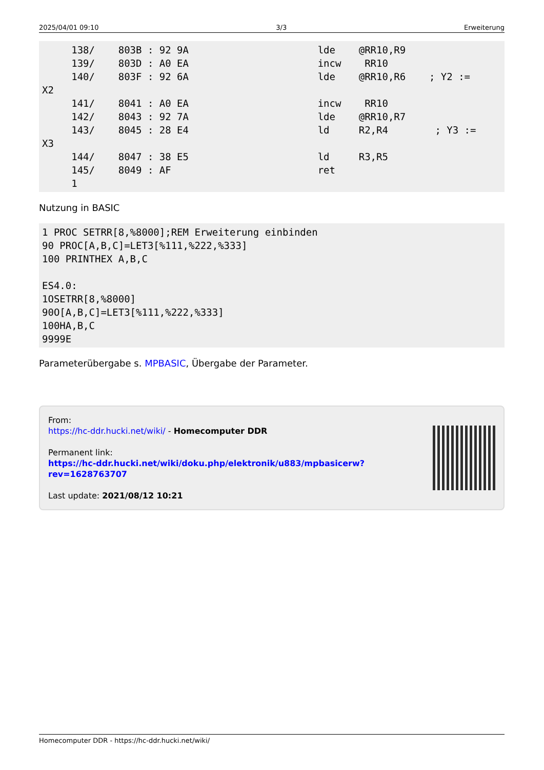2025/04/01 09:10 3/3 Erweiterung
     138/    803B : 92 9A                      lde    @RR10,R9
     139/    803D : A0 EA                      incw    RR10
     140/    803F : 92 6A                      lde    @RR10,R6    ; Y2 :=
X2
     141/    8041 : A0 EA                      incw    RR10
     142/    8043 : 92 7A                      lde    @RR10,R7
     143/    8045 : 28 E4                      ld     R2,R4        ; Y3 :=
X3
     144/    8047 : 38 E5                      ld     R3,R5
     145/    8049 : AF                         ret
     1
Nutzung in BASIC
1 PROC SETRR[8,%8000];REM Erweiterung einbinden
90 PROC[A,B,C]=LET3[%111,%222,%333]
100 PRINTHEX A,B,C

ES4.0:
1OSETRR[8,%8000]
90O[A,B,C]=LET3[%111,%222,%333]
100HA,B,C
9999E
Parameterübergabe s. MPBASIC, Übergabe der Parameter.
From:
https://hc-ddr.hucki.net/wiki/ - Homecomputer DDR
Permanent link:
https://hc-ddr.hucki.net/wiki/doku.php/elektronik/u883/mpbasicerw?rev=1628763707
Last update: 2021/08/12 10:21
Homecomputer DDR - https://hc-ddr.hucki.net/wiki/